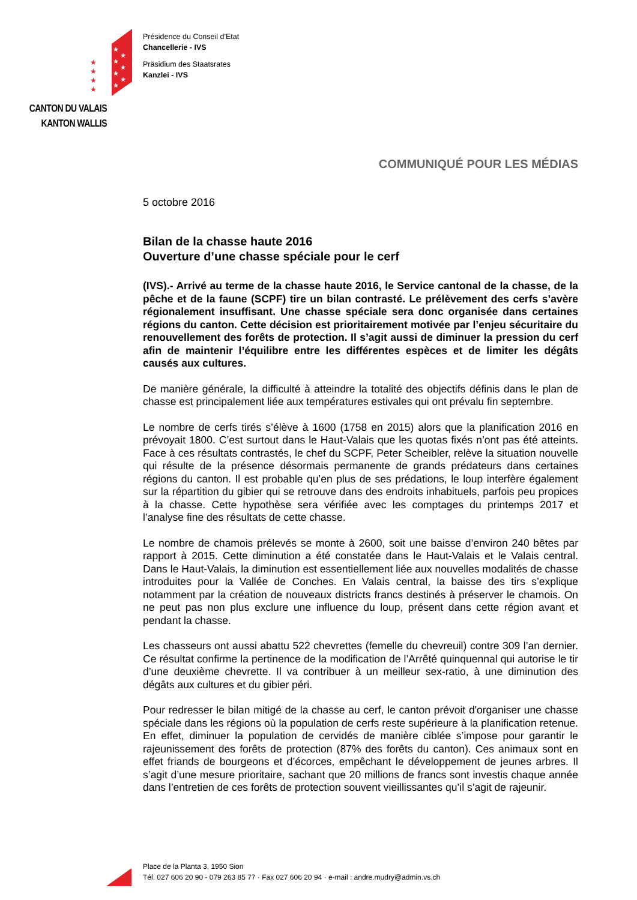★
★
★
★
★
★
★
★
★
★
★
CANTON DU VALAIS
KANTON WALLIS
Présidence du Conseil d'Etat
Chancellerie - IVS
Präsidium des Staatsrates
Kanzlei - IVS
COMMUNIQUÉ POUR LES MÉDIAS
5 octobre 2016
Bilan de la chasse haute 2016
Ouverture d’une chasse spéciale pour le cerf
(IVS).- Arrivé au terme de la chasse haute 2016, le Service cantonal de la chasse, de la pêche et de la faune (SCPF) tire un bilan contrasté. Le prélèvement des cerfs s’avère régionalement insuffisant. Une chasse spéciale sera donc organisée dans certaines régions du canton. Cette décision est prioritairement motivée par l’enjeu sécuritaire du renouvellement des forêts de protection. Il s’agit aussi de diminuer la pression du cerf afin de maintenir l’équilibre entre les différentes espèces et de limiter les dégâts causés aux cultures.
De manière générale, la difficulté à atteindre la totalité des objectifs définis dans le plan de chasse est principalement liée aux températures estivales qui ont prévalu fin septembre.
Le nombre de cerfs tirés s’élève à 1600 (1758 en 2015) alors que la planification 2016 en prévoyait 1800. C’est surtout dans le Haut-Valais que les quotas fixés n’ont pas été atteints. Face à ces résultats contrastés, le chef du SCPF, Peter Scheibler, relève la situation nouvelle qui résulte de la présence désormais permanente de grands prédateurs dans certaines régions du canton. Il est probable qu’en plus de ses prédations, le loup interfère également sur la répartition du gibier qui se retrouve dans des endroits inhabituels, parfois peu propices à la chasse. Cette hypothèse sera vérifiée avec les comptages du printemps 2017 et l’analyse fine des résultats de cette chasse.
Le nombre de chamois prélevés se monte à 2600, soit une baisse d’environ 240 bêtes par rapport à 2015. Cette diminution a été constatée dans le Haut-Valais et le Valais central. Dans le Haut-Valais, la diminution est essentiellement liée aux nouvelles modalités de chasse introduites pour la Vallée de Conches. En Valais central, la baisse des tirs s’explique notamment par la création de nouveaux districts francs destinés à préserver le chamois. On ne peut pas non plus exclure une influence du loup, présent dans cette région avant et pendant la chasse.
Les chasseurs ont aussi abattu 522 chevrettes (femelle du chevreuil) contre 309 l’an dernier. Ce résultat confirme la pertinence de la modification de l’Arrêté quinquennal qui autorise le tir d’une deuxième chevrette. Il va contribuer à un meilleur sex-ratio, à une diminution des dégâts aux cultures et du gibier péri.
Pour redresser le bilan mitigé de la chasse au cerf, le canton prévoit d'organiser une chasse spéciale dans les régions où la population de cerfs reste supérieure à la planification retenue. En effet, diminuer la population de cervidés de manière ciblée s’impose pour garantir le rajeunissement des forêts de protection (87% des forêts du canton). Ces animaux sont en effet friands de bourgeons et d’écorces, empêchant le développement de jeunes arbres. Il s’agit d’une mesure prioritaire, sachant que 20 millions de francs sont investis chaque année dans l’entretien de ces forêts de protection souvent vieillissantes qu’il s’agit de rajeunir.
Place de la Planta 3, 1950 Sion
Tél. 027 606 20 90 - 079 263 85 77 · Fax 027 606 20 94 · e-mail : andre.mudry@admin.vs.ch